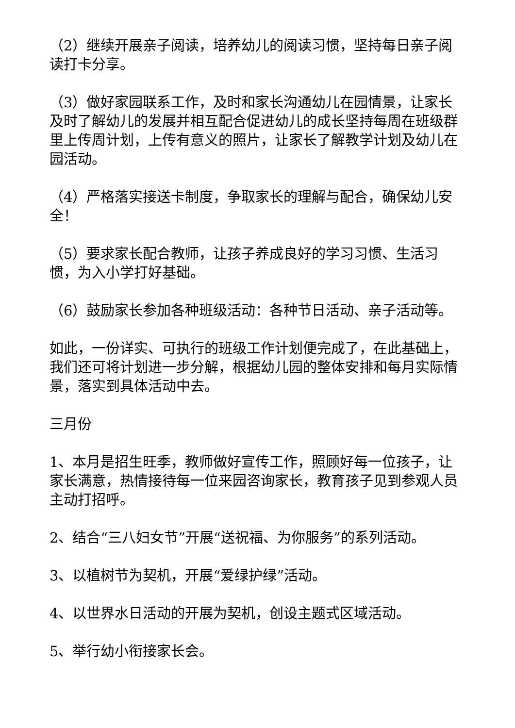（2）继续开展亲子阅读，培养幼儿的阅读习惯，坚持每日亲子阅读打卡分享。
（3）做好家园联系工作，及时和家长沟通幼儿在园情景，让家长及时了解幼儿的发展并相互配合促进幼儿的成长坚持每周在班级群里上传周计划，上传有意义的照片，让家长了解教学计划及幼儿在园活动。
（4）严格落实接送卡制度，争取家长的理解与配合，确保幼儿安全！
（5）要求家长配合教师，让孩子养成良好的学习习惯、生活习惯，为入小学打好基础。
（6）鼓励家长参加各种班级活动：各种节日活动、亲子活动等。
如此，一份详实、可执行的班级工作计划便完成了，在此基础上，我们还可将计划进一步分解，根据幼儿园的整体安排和每月实际情景，落实到具体活动中去。
三月份
1、本月是招生旺季，教师做好宣传工作，照顾好每一位孩子，让家长满意，热情接待每一位来园咨询家长，教育孩子见到参观人员主动打招呼。
2、结合“三八妇女节”开展“送祝福、为你服务”的系列活动。
3、以植树节为契机，开展“爱绿护绿”活动。
4、以世界水日活动的开展为契机，创设主题式区域活动。
5、举行幼小衔接家长会。